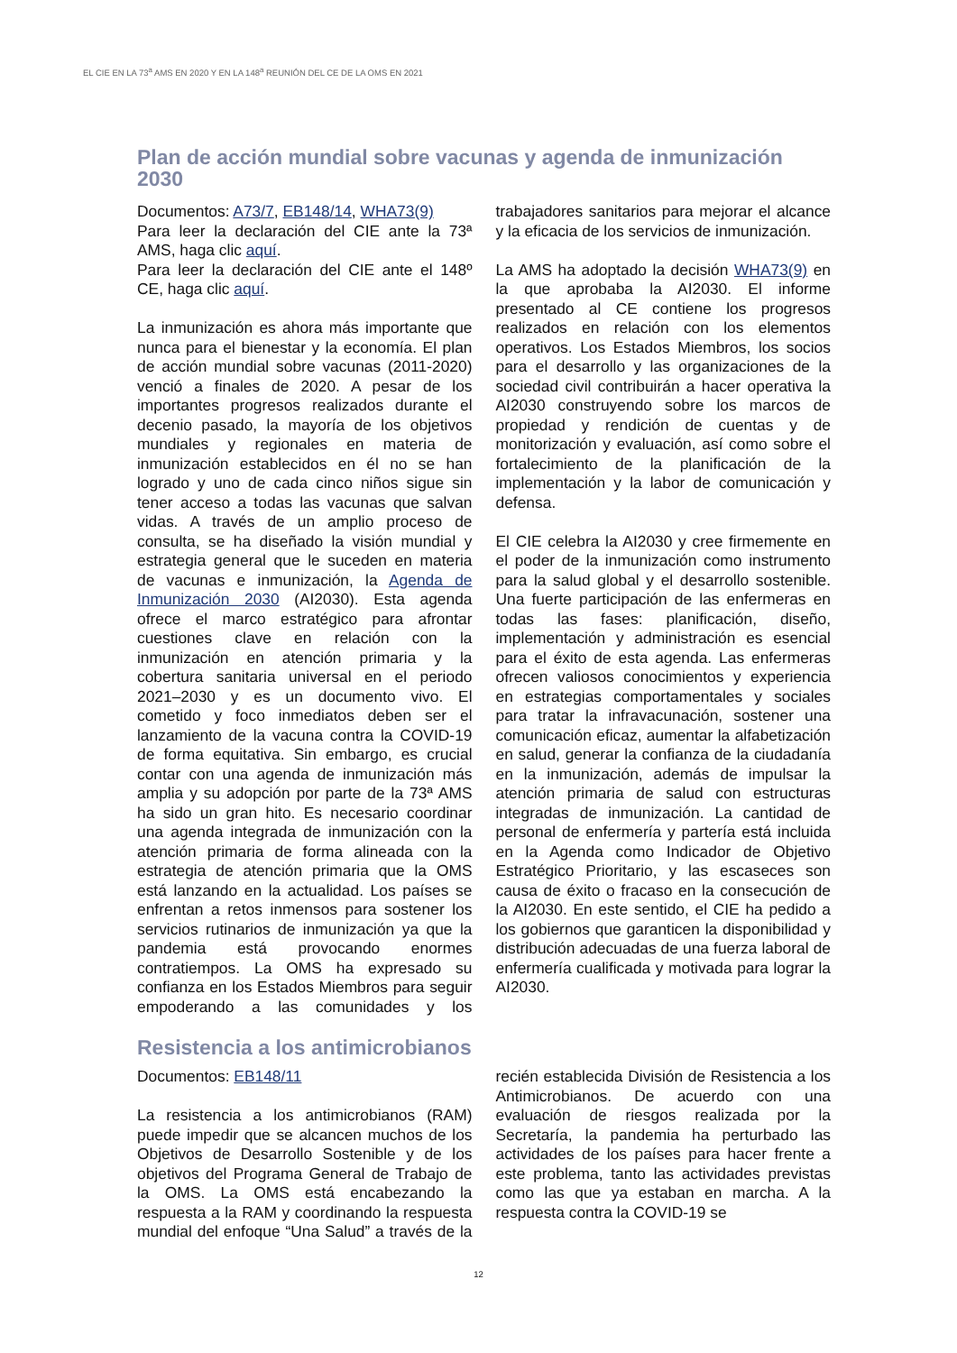EL CIE EN LA 73<sup>a</sup> AMS EN 2020 Y EN LA 148<sup>a</sup> REUNIÓN DEL CE DE LA OMS EN 2021
Plan de acción mundial sobre vacunas y agenda de inmunización 2030
Documentos: A73/7, EB148/14, WHA73(9)
Para leer la declaración del CIE ante la 73ª AMS, haga clic aquí.
Para leer la declaración del CIE ante el 148º CE, haga clic aquí.
La inmunización es ahora más importante que nunca para el bienestar y la economía. El plan de acción mundial sobre vacunas (2011-2020) venció a finales de 2020. A pesar de los importantes progresos realizados durante el decenio pasado, la mayoría de los objetivos mundiales y regionales en materia de inmunización establecidos en él no se han logrado y uno de cada cinco niños sigue sin tener acceso a todas las vacunas que salvan vidas. A través de un amplio proceso de consulta, se ha diseñado la visión mundial y estrategia general que le suceden en materia de vacunas e inmunización, la Agenda de Inmunización 2030 (AI2030). Esta agenda ofrece el marco estratégico para afrontar cuestiones clave en relación con la inmunización en atención primaria y la cobertura sanitaria universal en el periodo 2021–2030 y es un documento vivo. El cometido y foco inmediatos deben ser el lanzamiento de la vacuna contra la COVID-19 de forma equitativa. Sin embargo, es crucial contar con una agenda de inmunización más amplia y su adopción por parte de la 73ª AMS ha sido un gran hito. Es necesario coordinar una agenda integrada de inmunización con la atención primaria de forma alineada con la estrategia de atención primaria que la OMS está lanzando en la actualidad. Los países se enfrentan a retos inmensos para sostener los servicios rutinarios de inmunización ya que la pandemia está provocando enormes contratiempos. La OMS ha expresado su confianza en los Estados Miembros para seguir empoderando a las comunidades y los trabajadores sanitarios para mejorar el alcance y la eficacia de los servicios de inmunización.
La AMS ha adoptado la decisión WHA73(9) en la que aprobaba la AI2030. El informe presentado al CE contiene los progresos realizados en relación con los elementos operativos. Los Estados Miembros, los socios para el desarrollo y las organizaciones de la sociedad civil contribuirán a hacer operativa la AI2030 construyendo sobre los marcos de propiedad y rendición de cuentas y de monitorización y evaluación, así como sobre el fortalecimiento de la planificación de la implementación y la labor de comunicación y defensa.
El CIE celebra la AI2030 y cree firmemente en el poder de la inmunización como instrumento para la salud global y el desarrollo sostenible. Una fuerte participación de las enfermeras en todas las fases: planificación, diseño, implementación y administración es esencial para el éxito de esta agenda. Las enfermeras ofrecen valiosos conocimientos y experiencia en estrategias comportamentales y sociales para tratar la infravacunación, sostener una comunicación eficaz, aumentar la alfabetización en salud, generar la confianza de la ciudadanía en la inmunización, además de impulsar la atención primaria de salud con estructuras integradas de inmunización. La cantidad de personal de enfermería y partería está incluida en la Agenda como Indicador de Objetivo Estratégico Prioritario, y las escaseces son causa de éxito o fracaso en la consecución de la AI2030. En este sentido, el CIE ha pedido a los gobiernos que garanticen la disponibilidad y distribución adecuadas de una fuerza laboral de enfermería cualificada y motivada para lograr la AI2030.
Resistencia a los antimicrobianos
Documentos: EB148/11
La resistencia a los antimicrobianos (RAM) puede impedir que se alcancen muchos de los Objetivos de Desarrollo Sostenible y de los objetivos del Programa General de Trabajo de la OMS. La OMS está encabezando la respuesta a la RAM y coordinando la respuesta mundial del enfoque “Una Salud” a través de la recién establecida División de Resistencia a los Antimicrobianos. De acuerdo con una evaluación de riesgos realizada por la Secretaría, la pandemia ha perturbado las actividades de los países para hacer frente a este problema, tanto las actividades previstas como las que ya estaban en marcha. A la respuesta contra la COVID-19 se
12